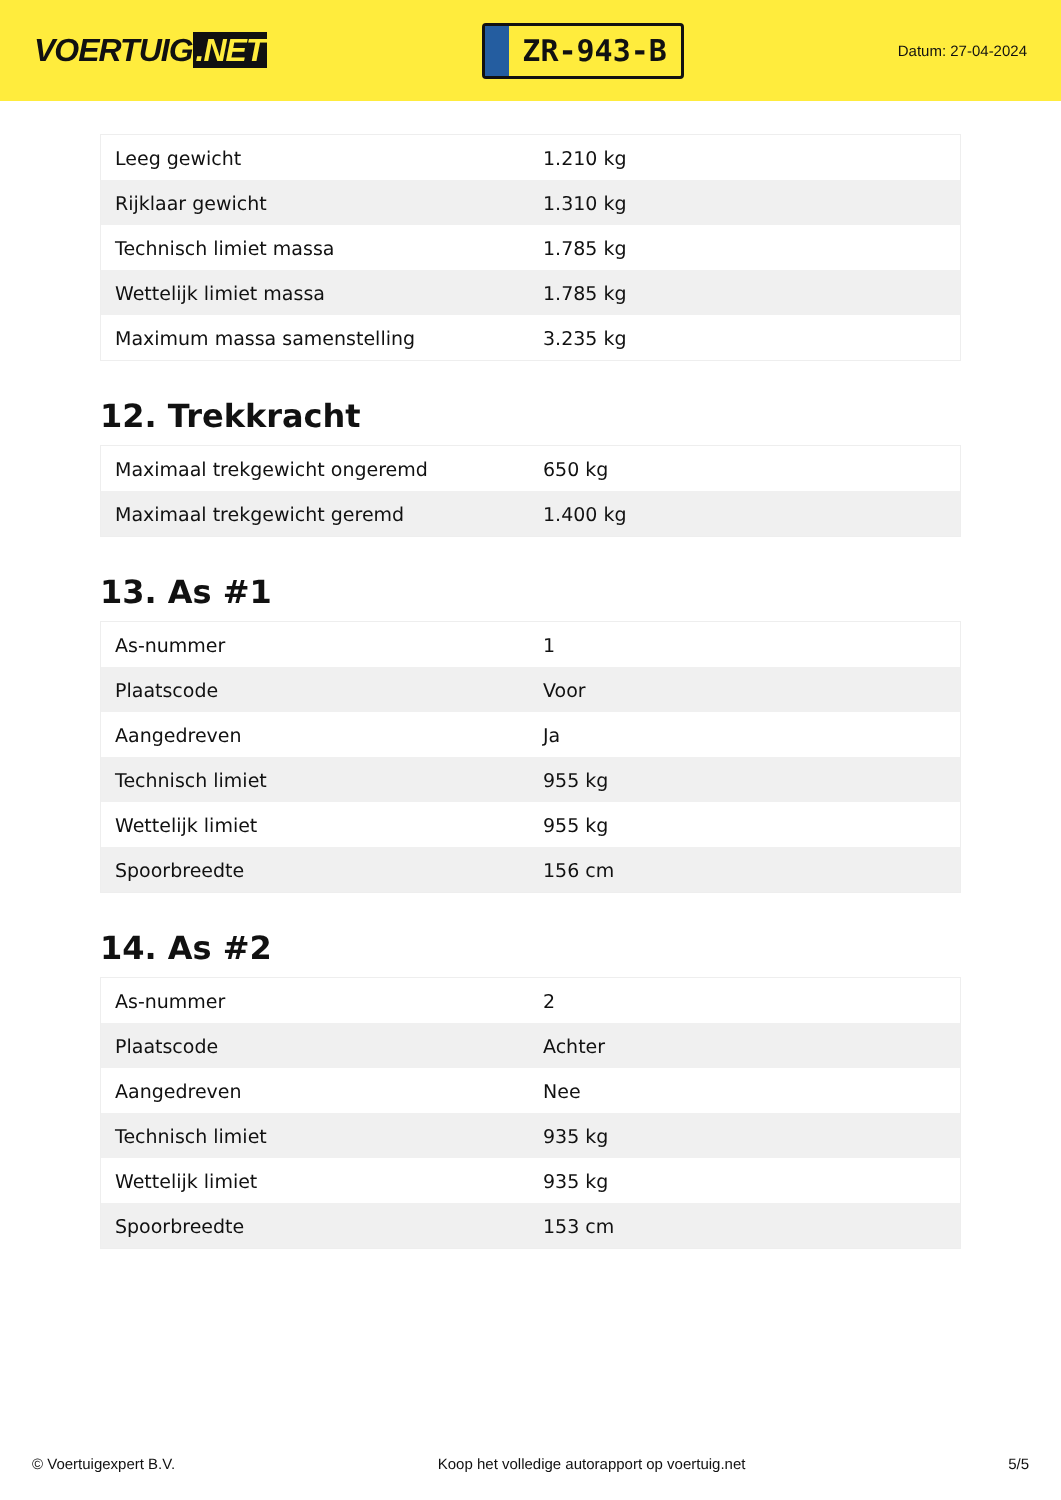VOERTUIG.NET
ZR-943-B
Datum: 27-04-2024
| Leeg gewicht | 1.210 kg |
| Rijklaar gewicht | 1.310 kg |
| Technisch limiet massa | 1.785 kg |
| Wettelijk limiet massa | 1.785 kg |
| Maximum massa samenstelling | 3.235 kg |
12. Trekkracht
| Maximaal trekgewicht ongeremd | 650 kg |
| Maximaal trekgewicht geremd | 1.400 kg |
13. As #1
| As-nummer | 1 |
| Plaatscode | Voor |
| Aangedreven | Ja |
| Technisch limiet | 955 kg |
| Wettelijk limiet | 955 kg |
| Spoorbreedte | 156 cm |
14. As #2
| As-nummer | 2 |
| Plaatscode | Achter |
| Aangedreven | Nee |
| Technisch limiet | 935 kg |
| Wettelijk limiet | 935 kg |
| Spoorbreedte | 153 cm |
© Voertuigexpert B.V. Koop het volledige autorapport op voertuig.net 5/5